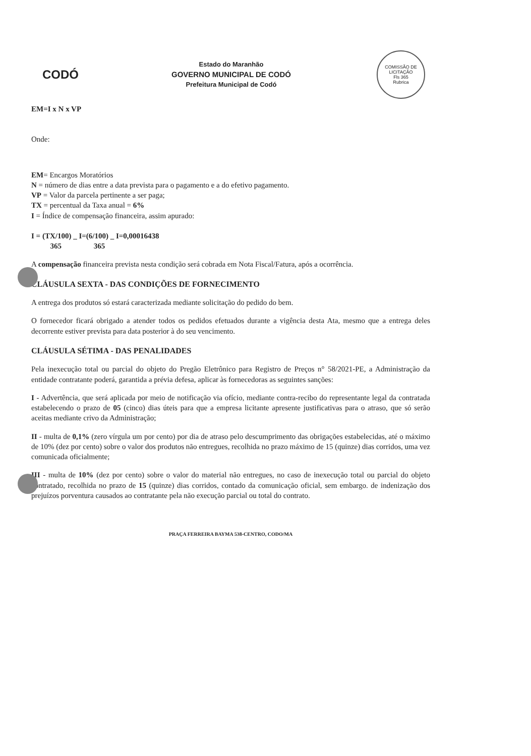CODÓ
Estado do Maranhão
GOVERNO MUNICIPAL DE CODÓ
Prefeitura Municipal de Codó
COMISSÃO DE LICITAÇÃO
Fls 365
Rubrica
EM=I x N x VP
Onde:
EM= Encargos Moratórios
N = número de dias entre a data prevista para o pagamento e a do efetivo pagamento.
VP = Valor da parcela pertinente a ser paga;
TX = percentual da Taxa anual = 6%
I = Índice de compensação financeira, assim apurado:
I = (TX/100) _ I=(6/100) _ I=0,00016438
365 365
A compensação financeira prevista nesta condição será cobrada em Nota Fiscal/Fatura, após a ocorrência.
CLÁUSULA SEXTA - DAS CONDIÇÕES DE FORNECIMENTO
A entrega dos produtos só estará caracterizada mediante solicitação do pedido do bem.
O fornecedor ficará obrigado a atender todos os pedidos efetuados durante a vigência desta Ata, mesmo que a entrega deles decorrente estiver prevista para data posterior à do seu vencimento.
CLÁUSULA SÉTIMA - DAS PENALIDADES
Pela inexecução total ou parcial do objeto do Pregão Eletrônico para Registro de Preços n° 58/2021-PE, a Administração da entidade contratante poderá, garantida a prévia defesa, aplicar às fornecedoras as seguintes sanções:
I - Advertência, que será aplicada por meio de notificação via ofício, mediante contra-recibo do representante legal da contratada estabelecendo o prazo de 05 (cinco) dias úteis para que a empresa licitante apresente justificativas para o atraso, que só serão aceitas mediante crivo da Administração;
II - multa de 0,1% (zero vírgula um por cento) por dia de atraso pelo descumprimento das obrigações estabelecidas, até o máximo de 10% (dez por cento) sobre o valor dos produtos não entregues, recolhida no prazo máximo de 15 (quinze) dias corridos, uma vez comunicada oficialmente;
III - multa de 10% (dez por cento) sobre o valor do material não entregues, no caso de inexecução total ou parcial do objeto contratado, recolhida no prazo de 15 (quinze) dias corridos, contado da comunicação oficial, sem embargo. de indenização dos prejuízos porventura causados ao contratante pela não execução parcial ou total do contrato.
PRAÇA FERREIRA BAYMA 538-CENTRO, CODO/MA